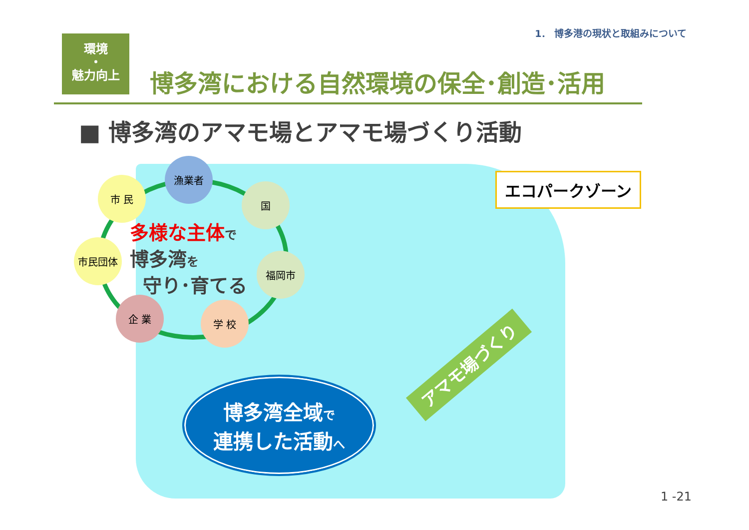1． 博多港の現状と取組みについて
環境
・
魅力向上
博多湾における自然環境の保全･創造･活用
■ 博多湾のアマモ場とアマモ場づくり活動
漁業者
市 民
国
市民団体
福岡市
企 業 学 校
多様な主体 で
博多湾を
守り･育てる
エコパークゾーン
アマモ場づくり
博多湾全域で
連携した活動へ
1 -21